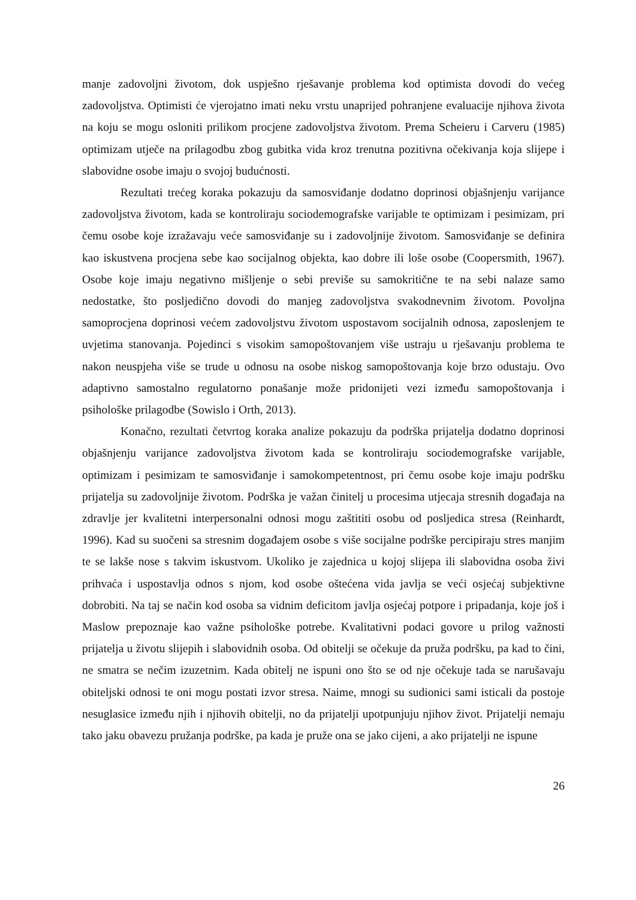manje zadovoljni životom, dok uspješno rješavanje problema kod optimista dovodi do većeg zadovoljstva. Optimisti će vjerojatno imati neku vrstu unaprijed pohranjene evaluacije njihova života na koju se mogu osloniti prilikom procjene zadovoljstva životom. Prema Scheieru i Carveru (1985) optimizam utječe na prilagodbu zbog gubitka vida kroz trenutna pozitivna očekivanja koja slijepe i slabovidne osobe imaju o svojoj budućnosti.
Rezultati trećeg koraka pokazuju da samosviđanje dodatno doprinosi objašnjenju varijance zadovoljstva životom, kada se kontroliraju sociodemografske varijable te optimizam i pesimizam, pri čemu osobe koje izražavaju veće samosviđanje su i zadovoljnije životom. Samosviđanje se definira kao iskustvena procjena sebe kao socijalnog objekta, kao dobre ili loše osobe (Coopersmith, 1967). Osobe koje imaju negativno mišljenje o sebi previše su samokritične te na sebi nalaze samo nedostatke, što posljedično dovodi do manjeg zadovoljstva svakodnevnim životom. Povoljna samoprocjena doprinosi većem zadovoljstvu životom uspostavom socijalnih odnosa, zaposlenjem te uvjetima stanovanja. Pojedinci s visokim samopoštovanjem više ustraju u rješavanju problema te nakon neuspjeha više se trude u odnosu na osobe niskog samopoštovanja koje brzo odustaju. Ovo adaptivno samostalno regulatorno ponašanje može pridonijeti vezi između samopoštovanja i psihološke prilagodbe (Sowislo i Orth, 2013).
Konačno, rezultati četvrtog koraka analize pokazuju da podrška prijatelja dodatno doprinosi objašnjenju varijance zadovoljstva životom kada se kontroliraju sociodemografske varijable, optimizam i pesimizam te samosviđanje i samokompetentnost, pri čemu osobe koje imaju podršku prijatelja su zadovoljnije životom. Podrška je važan činitelj u procesima utjecaja stresnih događaja na zdravlje jer kvalitetni interpersonalni odnosi mogu zaštititi osobu od posljedica stresa (Reinhardt, 1996). Kad su suočeni sa stresnim događajem osobe s više socijalne podrške percipiraju stres manjim te se lakše nose s takvim iskustvom. Ukoliko je zajednica u kojoj slijepa ili slabovidna osoba živi prihvaća i uspostavlja odnos s njom, kod osobe oštećena vida javlja se veći osjećaj subjektivne dobrobiti. Na taj se način kod osoba sa vidnim deficitom javlja osjećaj potpore i pripadanja, koje još i Maslow prepoznaje kao važne psihološke potrebe. Kvalitativni podaci govore u prilog važnosti prijatelja u životu slijepih i slabovidnih osoba. Od obitelji se očekuje da pruža podršku, pa kad to čini, ne smatra se nečim izuzetnim. Kada obitelj ne ispuni ono što se od nje očekuje tada se narušavaju obiteljski odnosi te oni mogu postati izvor stresa. Naime, mnogi su sudionici sami isticali da postoje nesuglasice između njih i njihovih obitelji, no da prijatelji upotpunjuju njihov život. Prijatelji nemaju tako jaku obavezu pružanja podrške, pa kada je pruže ona se jako cijeni, a ako prijatelji ne ispune
26